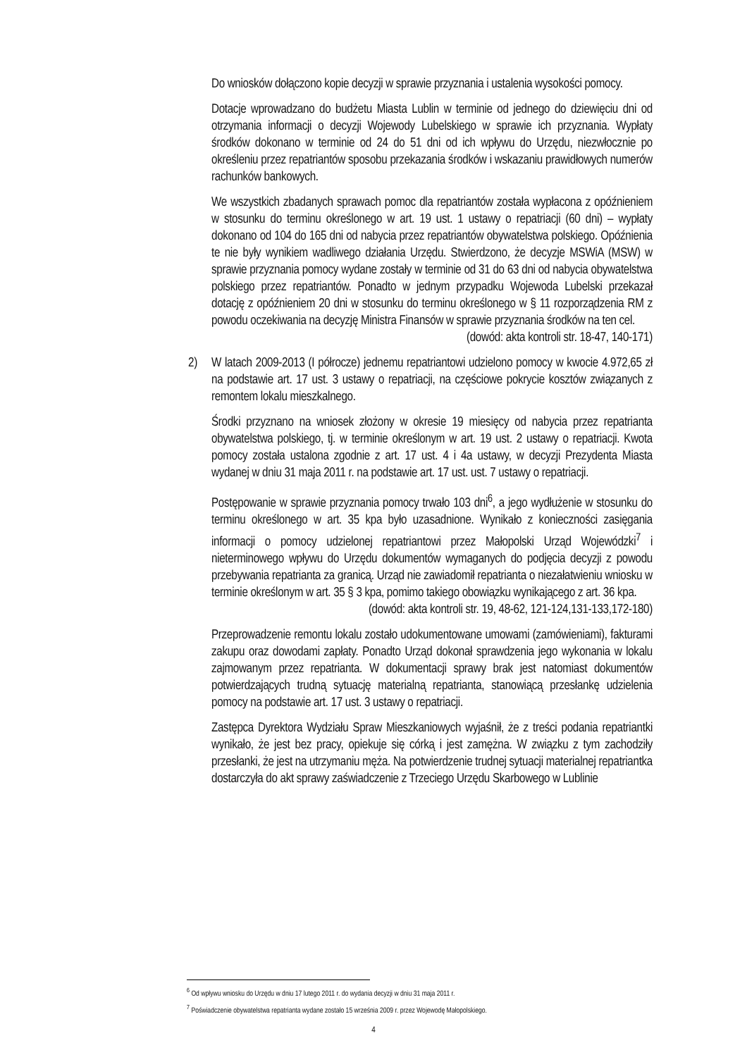Do wniosków dołączono kopie decyzji w sprawie przyznania i ustalenia wysokości pomocy.
Dotacje wprowadzano do budżetu Miasta Lublin w terminie od jednego do dziewięciu dni od otrzymania informacji o decyzji Wojewody Lubelskiego w sprawie ich przyznania. Wypłaty środków dokonano w terminie od 24 do 51 dni od ich wpływu do Urzędu, niezwłocznie po określeniu przez repatriantów sposobu przekazania środków i wskazaniu prawidłowych numerów rachunków bankowych.
We wszystkich zbadanych sprawach pomoc dla repatriantów została wypłacona z opóźnieniem w stosunku do terminu określonego w art. 19 ust. 1 ustawy o repatriacji (60 dni) – wypłaty dokonano od 104 do 165 dni od nabycia przez repatriantów obywatelstwa polskiego. Opóźnienia te nie były wynikiem wadliwego działania Urzędu. Stwierdzono, że decyzje MSWiA (MSW) w sprawie przyznania pomocy wydane zostały w terminie od 31 do 63 dni od nabycia obywatelstwa polskiego przez repatriantów. Ponadto w jednym przypadku Wojewoda Lubelski przekazał dotację z opóźnieniem 20 dni w stosunku do terminu określonego w § 11 rozporządzenia RM z powodu oczekiwania na decyzję Ministra Finansów w sprawie przyznania środków na ten cel.
(dowód: akta kontroli str. 18-47, 140-171)
2) W latach 2009-2013 (I półrocze) jednemu repatriantowi udzielono pomocy w kwocie 4.972,65 zł na podstawie art. 17 ust. 3 ustawy o repatriacji, na częściowe pokrycie kosztów związanych z remontem lokalu mieszkalnego.
Środki przyznano na wniosek złożony w okresie 19 miesięcy od nabycia przez repatrianta obywatelstwa polskiego, tj. w terminie określonym w art. 19 ust. 2 ustawy o repatriacji. Kwota pomocy została ustalona zgodnie z art. 17 ust. 4 i 4a ustawy, w decyzji Prezydenta Miasta wydanej w dniu 31 maja 2011 r. na podstawie art. 17 ust. ust. 7 ustawy o repatriacji.
Postępowanie w sprawie przyznania pomocy trwało 103 dni<sup>6</sup>, a jego wydłużenie w stosunku do terminu określonego w art. 35 kpa było uzasadnione. Wynikało z konieczności zasięgania informacji o pomocy udzielonej repatriantowi przez Małopolski Urząd Wojewódzki<sup>7</sup> i nieterminowego wpływu do Urzędu dokumentów wymaganych do podjęcia decyzji z powodu przebywania repatrianta za granicą. Urząd nie zawiadomił repatrianta o niezałatwieniu wniosku w terminie określonym w art. 35 § 3 kpa, pomimo takiego obowiązku wynikającego z art. 36 kpa.
(dowód: akta kontroli str. 19, 48-62, 121-124,131-133,172-180)
Przeprowadzenie remontu lokalu zostało udokumentowane umowami (zamówieniami), fakturami zakupu oraz dowodami zapłaty. Ponadto Urząd dokonał sprawdzenia jego wykonania w lokalu zajmowanym przez repatrianta. W dokumentacji sprawy brak jest natomiast dokumentów potwierdzających trudną sytuację materialną repatrianta, stanowiącą przesłankę udzielenia pomocy na podstawie art. 17 ust. 3 ustawy o repatriacji.
Zastępca Dyrektora Wydziału Spraw Mieszkaniowych wyjaśnił, że z treści podania repatriantki wynikało, że jest bez pracy, opiekuje się córką i jest zamężna. W związku z tym zachodziły przesłanki, że jest na utrzymaniu męża. Na potwierdzenie trudnej sytuacji materialnej repatriantka dostarczyła do akt sprawy zaświadczenie z Trzeciego Urzędu Skarbowego w Lublinie
<sup>6</sup> Od wpływu wniosku do Urzędu w dniu 17 lutego 2011 r. do wydania decyzji w dniu 31 maja 2011 r.
<sup>7</sup> Poświadczenie obywatelstwa repatrianta wydane zostało 15 września 2009 r. przez Wojewodę Małopolskiego.
4